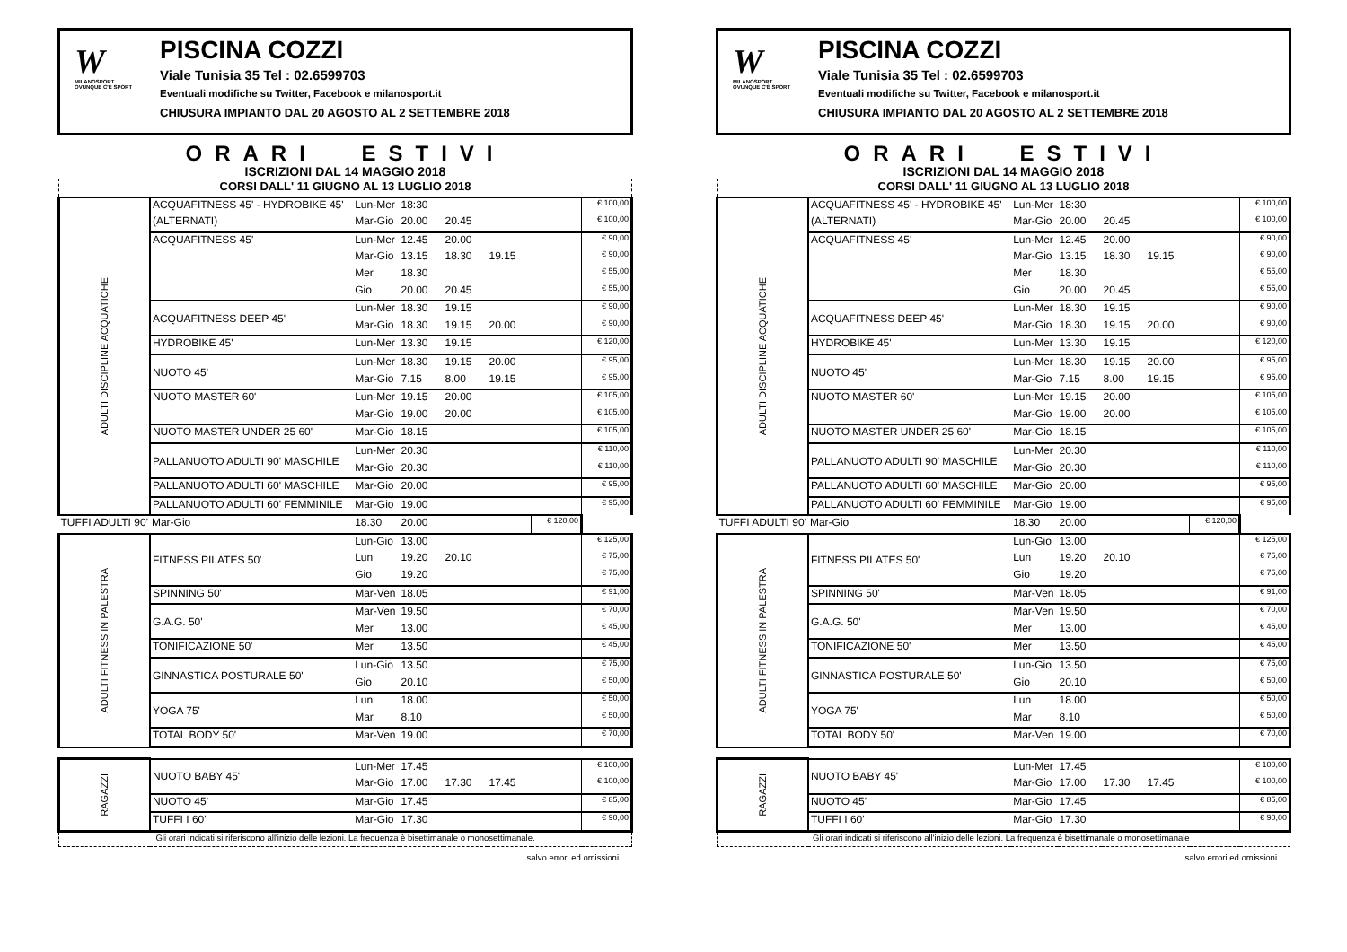W
MILANOSPORT
OVUNQUE C'È SPORT
PISCINA COZZI
Viale Tunisia 35 Tel : 02.6599703
Eventuali modifiche su Twitter, Facebook e milanosport.it
CHIUSURA IMPIANTO DAL 20 AGOSTO AL 2 SETTEMBRE 2018
ORARI ESTIVI
ISCRIZIONI DAL 14 MAGGIO 2018
| CORSI DALL' 11 GIUGNO AL 13 LUGLIO 2018 | | | | | | | |
| ADULTI DISCIPLINE ACQUATICHE | ACQUAFITNESS 45' - HYDROBIKE 45' | Lun-Mer | 18:30 | | | | € 100,00 |
| | (ALTERNATI) | Mar-Gio | 20.00 | 20.45 | | | € 100,00 |
| | ACQUAFITNESS 45' | Lun-Mer | 12.45 | 20.00 | | | € 90,00 |
| | | Mar-Gio | 13.15 | 18.30 | 19.15 | | € 90,00 |
| | | Mer | 18.30 | | | | € 55,00 |
| | | Gio | 20.00 | 20.45 | | | € 55,00 |
| | ACQUAFITNESS DEEP 45' | Lun-Mer | 18.30 | 19.15 | | | € 90,00 |
| | | Mar-Gio | 18.30 | 19.15 | 20.00 | | € 90,00 |
| | HYDROBIKE 45' | Lun-Mer | 13.30 | 19.15 | | | € 120,00 |
| | NUOTO 45' | Lun-Mer | 18.30 | 19.15 | 20.00 | | € 95,00 |
| | | Mar-Gio | 7.15 | 8.00 | 19.15 | | € 95,00 |
| | NUOTO MASTER 60' | Lun-Mer | 19.15 | 20.00 | | | € 105,00 |
| | | Mar-Gio | 19.00 | 20.00 | | | € 105,00 |
| | NUOTO MASTER UNDER 25 60' | Mar-Gio | 18.15 | | | | € 105,00 |
| | PALLANUOTO ADULTI 90' MASCHILE | Lun-Mer | 20.30 | | | | € 110,00 |
| | | Mar-Gio | 20.30 | | | | € 110,00 |
| | PALLANUOTO ADULTI 60' MASCHILE | Mar-Gio | 20.00 | | | | € 95,00 |
| | PALLANUOTO ADULTI 60' FEMMINILE | Mar-Gio | 19.00 | | | | € 95,00 |
| TUFFI ADULTI 90' | Mar-Gio | 18.30 | 20.00 | | | € 120,00 | |
| ADULTI FITNESS IN PALESTRA | FITNESS PILATES 50' | Lun-Gio | 13.00 | | | | € 125,00 |
| | | Lun | 19.20 | 20.10 | | | € 75,00 |
| | | Gio | 19.20 | | | | € 75,00 |
| | SPINNING 50' | Mar-Ven | 18.05 | | | | € 91,00 |
| | G.A.G. 50' | Mar-Ven | 19.50 | | | | € 70,00 |
| | | Mer | 13.00 | | | | € 45,00 |
| | TONIFICAZIONE 50' | Mer | 13.50 | | | | € 45,00 |
| | GINNASTICA POSTURALE 50' | Lun-Gio | 13.50 | | | | € 75,00 |
| | | Gio | 20.10 | | | | € 50,00 |
| | YOGA 75' | Lun | 18.00 | | | | € 50,00 |
| | | Mar | 8.10 | | | | € 50,00 |
| | TOTAL BODY 50' | Mar-Ven | 19.00 | | | | € 70,00 |
| RAGAZZI | NUOTO BABY 45' | Lun-Mer | 17.45 | | | | € 100,00 |
| | | Mar-Gio | 17.00 | 17.30 | 17.45 | | € 100,00 |
| | NUOTO 45' | Mar-Gio | 17.45 | | | | € 85,00 |
| | TUFFI I 60' | Mar-Gio | 17.30 | | | | € 90,00 |
| Gli orari indicati si riferiscono all'inizio delle lezioni. La frequenza è bisettimanale o monosettimanale. | | | | | | | |
salvo errori ed omissioni
W
MILANOSPORT
OVUNQUE C'È SPORT
PISCINA COZZI
Viale Tunisia 35 Tel : 02.6599703
Eventuali modifiche su Twitter, Facebook e milanosport.it
CHIUSURA IMPIANTO DAL 20 AGOSTO AL 2 SETTEMBRE 2018
ORARI ESTIVI
ISCRIZIONI DAL 14 MAGGIO 2018
| CORSI DALL' 11 GIUGNO AL 13 LUGLIO 2018 | | | | | | | |
| ADULTI DISCIPLINE ACQUATICHE | ACQUAFITNESS 45' - HYDROBIKE 45' | Lun-Mer | 18:30 | | | | € 100,00 |
| | (ALTERNATI) | Mar-Gio | 20.00 | 20.45 | | | € 100,00 |
| | ACQUAFITNESS 45' | Lun-Mer | 12.45 | 20.00 | | | € 90,00 |
| | | Mar-Gio | 13.15 | 18.30 | 19.15 | | € 90,00 |
| | | Mer | 18.30 | | | | € 55,00 |
| | | Gio | 20.00 | 20.45 | | | € 55,00 |
| | ACQUAFITNESS DEEP 45' | Lun-Mer | 18.30 | 19.15 | | | € 90,00 |
| | | Mar-Gio | 18.30 | 19.15 | 20.00 | | € 90,00 |
| | HYDROBIKE 45' | Lun-Mer | 13.30 | 19.15 | | | € 120,00 |
| | NUOTO 45' | Lun-Mer | 18.30 | 19.15 | 20.00 | | € 95,00 |
| | | Mar-Gio | 7.15 | 8.00 | 19.15 | | € 95,00 |
| | NUOTO MASTER 60' | Lun-Mer | 19.15 | 20.00 | | | € 105,00 |
| | | Mar-Gio | 19.00 | 20.00 | | | € 105,00 |
| | NUOTO MASTER UNDER 25 60' | Mar-Gio | 18.15 | | | | € 105,00 |
| | PALLANUOTO ADULTI 90' MASCHILE | Lun-Mer | 20.30 | | | | € 110,00 |
| | | Mar-Gio | 20.30 | | | | € 110,00 |
| | PALLANUOTO ADULTI 60' MASCHILE | Mar-Gio | 20.00 | | | | € 95,00 |
| | PALLANUOTO ADULTI 60' FEMMINILE | Mar-Gio | 19.00 | | | | € 95,00 |
| TUFFI ADULTI 90' | Mar-Gio | 18.30 | 20.00 | | | € 120,00 | |
| ADULTI FITNESS IN PALESTRA | FITNESS PILATES 50' | Lun-Gio | 13.00 | | | | € 125,00 |
| | | Lun | 19.20 | 20.10 | | | € 75,00 |
| | | Gio | 19.20 | | | | € 75,00 |
| | SPINNING 50' | Mar-Ven | 18.05 | | | | € 91,00 |
| | G.A.G. 50' | Mar-Ven | 19.50 | | | | € 70,00 |
| | | Mer | 13.00 | | | | € 45,00 |
| | TONIFICAZIONE 50' | Mer | 13.50 | | | | € 45,00 |
| | GINNASTICA POSTURALE 50' | Lun-Gio | 13.50 | | | | € 75,00 |
| | | Gio | 20.10 | | | | € 50,00 |
| | YOGA 75' | Lun | 18.00 | | | | € 50,00 |
| | | Mar | 8.10 | | | | € 50,00 |
| | TOTAL BODY 50' | Mar-Ven | 19.00 | | | | € 70,00 |
| RAGAZZI | NUOTO BABY 45' | Lun-Mer | 17.45 | | | | € 100,00 |
| | | Mar-Gio | 17.00 | 17.30 | 17.45 | | € 100,00 |
| | NUOTO 45' | Mar-Gio | 17.45 | | | | € 85,00 |
| | TUFFI I 60' | Mar-Gio | 17.30 | | | | € 90,00 |
| Gli orari indicati si riferiscono all'inizio delle lezioni. La frequenza è bisettimanale o monosettimanale . | | | | | | | |
salvo errori ed omissioni